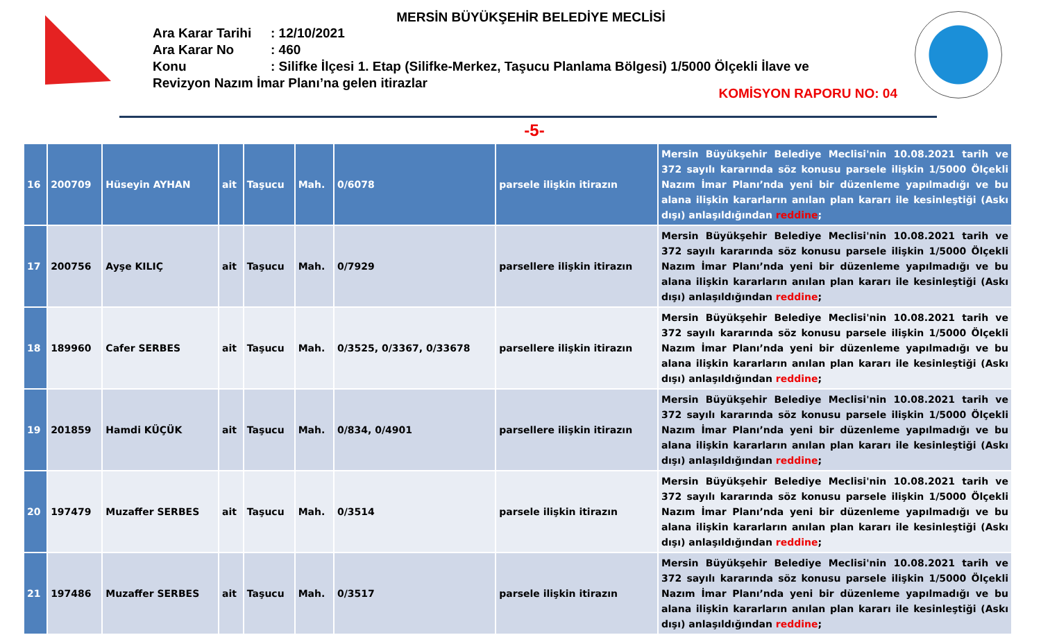MERSİN BÜYÜKŞEHİR BELEDİYE MECLİSİ
Ara Karar Tarihi: 12/10/2021
Ara Karar No: 460
Konu: Silifke İlçesi 1. Etap (Silifke-Merkez, Taşucu Planlama Bölgesi) 1/5000 Ölçekli İlave ve Revizyon Nazım İmar Planı’na gelen itirazlar
KOMİSYON RAPORU NO: 04
-5-
| 16 | 200709 | Hüseyin AYHAN | ait | Taşucu | Mah. | 0/6078 | parsele ilişkin itirazın | Mersin Büyükşehir Belediye Meclisi'nin 10.08.2021 tarih ve 372 sayılı kararında söz konusu parsele ilişkin 1/5000 Ölçekli Nazım İmar Planı’nda yeni bir düzenleme yapılmadığı ve bu alana ilişkin kararların anılan plan kararı ile kesinleştiği (Askı dışı) anlaşıldığından reddine ; |
| 17 | 200756 | Ayşe KILIÇ | ait | Taşucu | Mah. | 0/7929 | parsellere ilişkin itirazın | Mersin Büyükşehir Belediye Meclisi'nin 10.08.2021 tarih ve 372 sayılı kararında söz konusu parsele ilişkin 1/5000 Ölçekli Nazım İmar Planı’nda yeni bir düzenleme yapılmadığı ve bu alana ilişkin kararların anılan plan kararı ile kesinleştiği (Askı dışı) anlaşıldığından reddine ; |
| 18 | 189960 | Cafer SERBES | ait | Taşucu | Mah. | 0/3525, 0/3367, 0/33678 | parsellere ilişkin itirazın | Mersin Büyükşehir Belediye Meclisi'nin 10.08.2021 tarih ve 372 sayılı kararında söz konusu parsele ilişkin 1/5000 Ölçekli Nazım İmar Planı’nda yeni bir düzenleme yapılmadığı ve bu alana ilişkin kararların anılan plan kararı ile kesinleştiği (Askı dışı) anlaşıldığından reddine ; |
| 19 | 201859 | Hamdi KÜÇÜK | ait | Taşucu | Mah. | 0/834, 0/4901 | parsellere ilişkin itirazın | Mersin Büyükşehir Belediye Meclisi'nin 10.08.2021 tarih ve 372 sayılı kararında söz konusu parsele ilişkin 1/5000 Ölçekli Nazım İmar Planı’nda yeni bir düzenleme yapılmadığı ve bu alana ilişkin kararların anılan plan kararı ile kesinleştiği (Askı dışı) anlaşıldığından reddine ; |
| 20 | 197479 | Muzaffer SERBES | ait | Taşucu | Mah. | 0/3514 | parsele ilişkin itirazın | Mersin Büyükşehir Belediye Meclisi'nin 10.08.2021 tarih ve 372 sayılı kararında söz konusu parsele ilişkin 1/5000 Ölçekli Nazım İmar Planı’nda yeni bir düzenleme yapılmadığı ve bu alana ilişkin kararların anılan plan kararı ile kesinleştiği (Askı dışı) anlaşıldığından reddine ; |
| 21 | 197486 | Muzaffer SERBES | ait | Taşucu | Mah. | 0/3517 | parsele ilişkin itirazın | Mersin Büyükşehir Belediye Meclisi'nin 10.08.2021 tarih ve 372 sayılı kararında söz konusu parsele ilişkin 1/5000 Ölçekli Nazım İmar Planı’nda yeni bir düzenleme yapılmadığı ve bu alana ilişkin kararların anılan plan kararı ile kesinleştiği (Askı dışı) anlaşıldığından reddine ; |